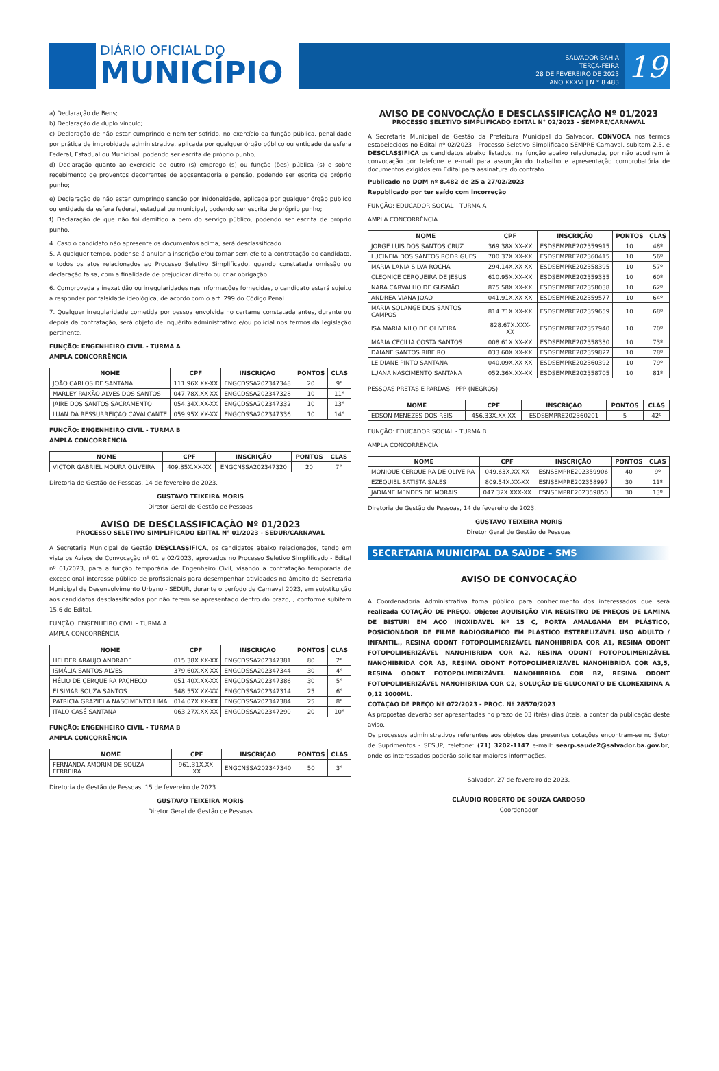DIÁRIO OFICIAL DO
MUNICÍPIO
SALVADOR-BAHIA
TERÇA-FEIRA
28 DE FEVEREIRO DE 2023
ANO XXXVI | N ° 8.483
19
a) Declaração de Bens;
b) Declaração de duplo vínculo;
c) Declaração de não estar cumprindo e nem ter sofrido, no exercício da função pública, penalidade por prática de improbidade administrativa, aplicada por qualquer órgão público ou entidade da esfera Federal, Estadual ou Municipal, podendo ser escrita de próprio punho;
d) Declaração quanto ao exercício de outro (s) emprego (s) ou função (ões) pública (s) e sobre recebimento de proventos decorrentes de aposentadoria e pensão, podendo ser escrita de próprio punho;
e) Declaração de não estar cumprindo sanção por inidoneidade, aplicada por qualquer órgão público ou entidade da esfera federal, estadual ou municipal, podendo ser escrita de próprio punho;
f) Declaração de que não foi demitido a bem do serviço público, podendo ser escrita de próprio punho.
4. Caso o candidato não apresente os documentos acima, será desclassificado.
5. A qualquer tempo, poder-se-á anular a inscrição e/ou tornar sem efeito a contratação do candidato, e todos os atos relacionados ao Processo Seletivo Simplificado, quando constatada omissão ou declaração falsa, com a finalidade de prejudicar direito ou criar obrigação.
6. Comprovada a inexatidão ou irregularidades nas informações fornecidas, o candidato estará sujeito a responder por falsidade ideológica, de acordo com o art. 299 do Código Penal.
7. Qualquer irregularidade cometida por pessoa envolvida no certame constatada antes, durante ou depois da contratação, será objeto de inquérito administrativo e/ou policial nos termos da legislação pertinente.
FUNÇÃO: ENGENHEIRO CIVIL - TURMA A
AMPLA CONCORRÊNCIA
| NOME | CPF | INSCRIÇÃO | PONTOS | CLAS |
| --- | --- | --- | --- | --- |
| JOÃO CARLOS DE SANTANA | 111.96X.XX-XX | ENGCDSSA202347348 | 20 | 9° |
| MARLEY PAIXÃO ALVES DOS SANTOS | 047.78X.XX-XX | ENGCDSSA202347328 | 10 | 11° |
| JAIRE DOS SANTOS SACRAMENTO | 054.34X.XX-XX | ENGCDSSA202347332 | 10 | 13° |
| LUAN DA RESSURREIÇÃO CAVALCANTE | 059.95X.XX-XX | ENGCDSSA202347336 | 10 | 14° |
FUNÇÃO: ENGENHEIRO CIVIL - TURMA B
AMPLA CONCORRÊNCIA
| NOME | CPF | INSCRIÇÃO | PONTOS | CLAS |
| --- | --- | --- | --- | --- |
| VICTOR GABRIEL MOURA OLIVEIRA | 409.85X.XX-XX | ENGCNSSA202347320 | 20 | 7° |
Diretoria de Gestão de Pessoas, 14 de fevereiro de 2023.
GUSTAVO TEIXEIRA MORIS
Diretor Geral de Gestão de Pessoas
AVISO DE DESCLASSIFICAÇÃO Nº 01/2023
PROCESSO SELETIVO SIMPLIFICADO EDITAL N° 01/2023 - SEDUR/CARNAVAL
A Secretaria Municipal de Gestão DESCLASSIFICA, os candidatos abaixo relacionados, tendo em vista os Avisos de Convocação nº 01 e 02/2023, aprovados no Processo Seletivo Simplificado - Edital nº 01/2023, para a função temporária de Engenheiro Civil, visando a contratação temporária de excepcional interesse público de profissionais para desempenhar atividades no âmbito da Secretaria Municipal de Desenvolvimento Urbano - SEDUR, durante o período de Carnaval 2023, em substituição aos candidatos desclassificados por não terem se apresentado dentro do prazo, , conforme subitem 15.6 do Edital.
FUNÇÃO: ENGENHEIRO CIVIL - TURMA A
AMPLA CONCORRÊNCIA
| NOME | CPF | INSCRIÇÃO | PONTOS | CLAS |
| --- | --- | --- | --- | --- |
| HELDER ARAUJO ANDRADE | 015.38X.XX-XX | ENGCDSSA202347381 | 80 | 2° |
| ISMÁLIA SANTOS ALVES | 379.60X.XX-XX | ENGCDSSA202347344 | 30 | 4° |
| HÉLIO DE CERQUEIRA PACHECO | 051.40X.XX-XX | ENGCDSSA202347386 | 30 | 5° |
| ELSIMAR SOUZA SANTOS | 548.55X.XX-XX | ENGCDSSA202347314 | 25 | 6° |
| PATRICIA GRAZIELA NASCIMENTO LIMA | 014.07X.XX-XX | ENGCDSSA202347384 | 25 | 8° |
| ITALO CASÉ SANTANA | 063.27X.XX-XX | ENGCDSSA202347290 | 20 | 10° |
FUNÇÃO: ENGENHEIRO CIVIL - TURMA B
AMPLA CONCORRÊNCIA
| NOME | CPF | INSCRIÇÃO | PONTOS | CLAS |
| --- | --- | --- | --- | --- |
| FERNANDA AMORIM DE SOUZA FERREIRA | 961.31X.XX-XX | ENGCNSSA202347340 | 50 | 3° |
Diretoria de Gestão de Pessoas, 15 de fevereiro de 2023.
GUSTAVO TEIXEIRA MORIS
Diretor Geral de Gestão de Pessoas
AVISO DE CONVOCAÇÃO E DESCLASSIFICAÇÃO Nº 01/2023
PROCESSO SELETIVO SIMPLIFICADO EDITAL N° 02/2023 - SEMPRE/CARNAVAL
A Secretaria Municipal de Gestão da Prefeitura Municipal do Salvador, CONVOCA nos termos estabelecidos no Edital nº 02/2023 - Processo Seletivo Simplificado SEMPRE Carnaval, subitem 2.5, e DESCLASSIFICA os candidatos abaixo listados, na função abaixo relacionada, por não acudirem à convocação por telefone e e-mail para assunção do trabalho e apresentação comprobatória de documentos exigidos em Edital para assinatura do contrato.
Publicado no DOM nº 8.482 de 25 a 27/02/2023
Republicado por ter saído com incorreção
FUNÇÃO: EDUCADOR SOCIAL - TURMA A
AMPLA CONCORRÊNCIA
| NOME | CPF | INSCRIÇÃO | PONTOS | CLAS |
| --- | --- | --- | --- | --- |
| JORGE LUIS DOS SANTOS CRUZ | 369.38X.XX-XX | ESDSEMPRE202359915 | 10 | 48º |
| LUCINEIA DOS SANTOS RODRIGUES | 700.37X.XX-XX | ESDSEMPRE202360415 | 10 | 56º |
| MARIA LANIA SILVA ROCHA | 294.14X.XX-XX | ESDSEMPRE202358395 | 10 | 57º |
| CLEONICE CERQUEIRA DE JESUS | 610.95X.XX-XX | ESDSEMPRE202359335 | 10 | 60º |
| NARA CARVALHO DE GUSMÃO | 875.58X.XX-XX | ESDSEMPRE202358038 | 10 | 62º |
| ANDREA VIANA JOAO | 041.91X.XX-XX | ESDSEMPRE202359577 | 10 | 64º |
| MARIA SOLANGE DOS SANTOS CAMPOS | 814.71X.XX-XX | ESDSEMPRE202359659 | 10 | 68º |
| ISA MARIA NILO DE OLIVEIRA | 828.67X.XXX-XX | ESDSEMPRE202357940 | 10 | 70º |
| MARIA CECILIA COSTA SANTOS | 008.61X.XX-XX | ESDSEMPRE202358330 | 10 | 73º |
| DAIANE SANTOS RIBEIRO | 033.60X.XX-XX | ESDSEMPRE202359822 | 10 | 78º |
| LEIDIANE PINTO SANTANA | 040.09X.XX-XX | ESDSEMPRE202360392 | 10 | 79º |
| LUANA NASCIMENTO SANTANA | 052.36X.XX-XX | ESDSEMPRE202358705 | 10 | 81º |
PESSOAS PRETAS E PARDAS - PPP (NEGROS)
| NOME | CPF | INSCRIÇÃO | PONTOS | CLAS |
| --- | --- | --- | --- | --- |
| EDSON MENEZES DOS REIS | 456.33X.XX-XX | ESDSEMPRE202360201 | 5 | 42º |
FUNÇÃO: EDUCADOR SOCIAL - TURMA B
AMPLA CONCORRÊNCIA
| NOME | CPF | INSCRIÇÃO | PONTOS | CLAS |
| --- | --- | --- | --- | --- |
| MONIQUE CERQUEIRA DE OLIVEIRA | 049.63X.XX-XX | ESNSEMPRE202359906 | 40 | 9º |
| EZEQUIEL BATISTA SALES | 809.54X.XX-XX | ESNSEMPRE202358997 | 30 | 11º |
| JADIANE MENDES DE MORAIS | 047.32X.XXX-XX | ESNSEMPRE202359850 | 30 | 13º |
Diretoria de Gestão de Pessoas, 14 de fevereiro de 2023.
GUSTAVO TEIXEIRA MORIS
Diretor Geral de Gestão de Pessoas
SECRETARIA MUNICIPAL DA SAÚDE - SMS
AVISO DE CONVOCAÇÃO
A Coordenadoria Administrativa torna público para conhecimento dos interessados que será realizada COTAÇÃO DE PREÇO. Objeto: AQUISIÇÃO VIA REGISTRO DE PREÇOS DE LAMINA DE BISTURI EM ACO INOXIDAVEL Nº 15 C, PORTA AMALGAMA EM PLÁSTICO, POSICIONADOR DE FILME RADIOGRÁFICO EM PLÁSTICO ESTERELIZÁVEL USO ADULTO / INFANTIL., RESINA ODONT FOTOPOLIMERIZÁVEL NANOHIBRIDA COR A1, RESINA ODONT FOTOPOLIMERIZÁVEL NANOHIBRIDA COR A2, RESINA ODONT FOTOPOLIMERIZÁVEL NANOHIBRIDA COR A3, RESINA ODONT FOTOPOLIMERIZÁVEL NANOHIBRIDA COR A3,5, RESINA ODONT FOTOPOLIMERIZÁVEL NANOHIBRIDA COR B2, RESINA ODONT FOTOPOLIMERIZÁVEL NANOHIBRIDA COR C2, SOLUÇÃO DE GLUCONATO DE CLOREXIDINA A 0,12 1000ML.
COTAÇÃO DE PREÇO Nº 072/2023 - PROC. Nº 28570/2023
As propostas deverão ser apresentadas no prazo de 03 (três) dias úteis, a contar da publicação deste aviso.
Os processos administrativos referentes aos objetos das presentes cotações encontram-se no Setor de Suprimentos - SESUP, telefone: (71) 3202-1147 e-mail: searp.saude2@salvador.ba.gov.br, onde os interessados poderão solicitar maiores informações.
Salvador, 27 de fevereiro de 2023.
CLÁUDIO ROBERTO DE SOUZA CARDOSO
Coordenador